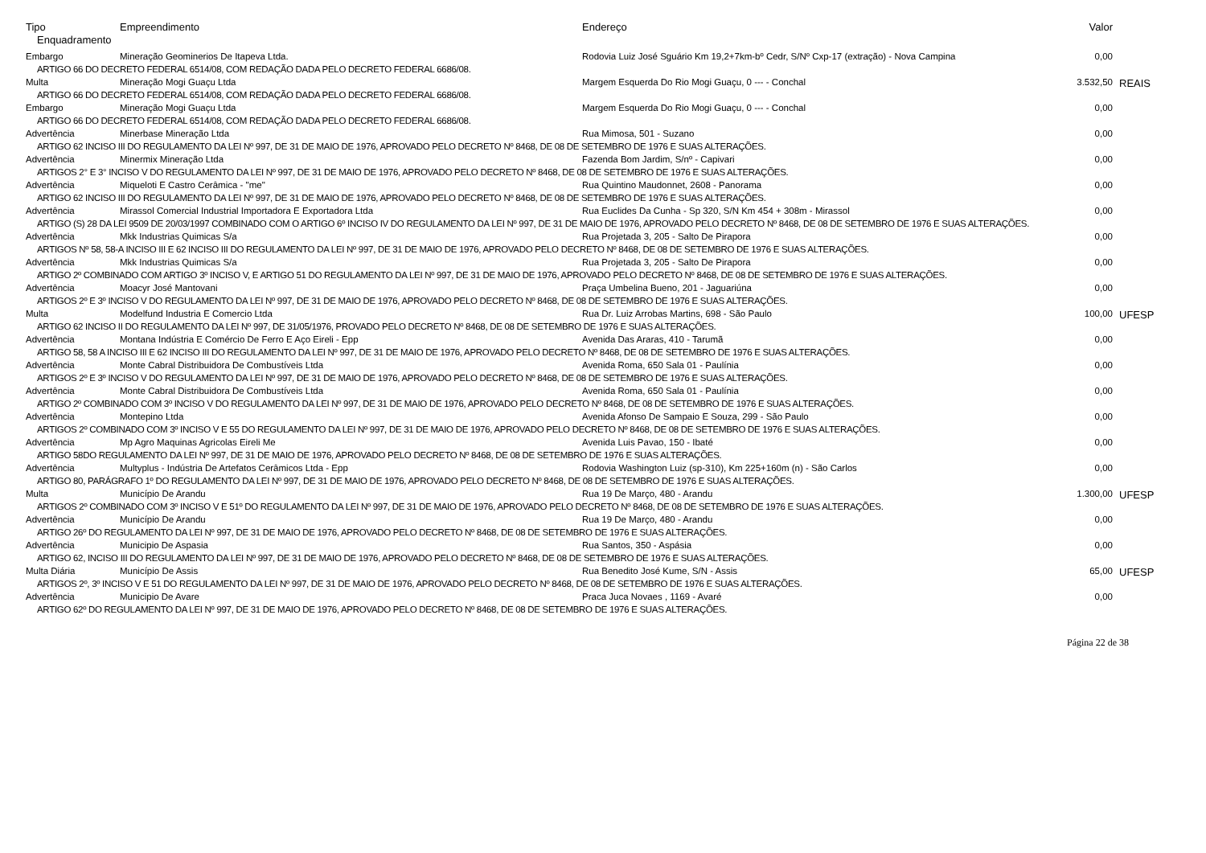| Tipo | Empreendimento | Endereço | Valor | |
| --- | --- | --- | --- | --- |
| Enquadramento | | | | |
| Embargo | Mineração Geominerios De Itapeva Ltda. | Rodovia Luiz José Sguário Km 19,2+7km-bº Cedr, S/Nº Cxp-17 (extração) - Nova Campina | 0,00 | |
| ARTIGO 66 DO DECRETO FEDERAL 6514/08, COM REDAÇÃO DADA PELO DECRETO FEDERAL 6686/08. | | | | |
| Multa | Mineração Mogi Guaçu Ltda | Margem Esquerda Do Rio Mogi Guaçu, 0 --- - Conchal | 3.532,50 | REAIS |
| ARTIGO 66 DO DECRETO FEDERAL 6514/08, COM REDAÇÃO DADA PELO DECRETO FEDERAL 6686/08. | | | | |
| Embargo | Mineração Mogi Guaçu Ltda | Margem Esquerda Do Rio Mogi Guaçu, 0 --- - Conchal | 0,00 | |
| ARTIGO 66 DO DECRETO FEDERAL 6514/08, COM REDAÇÃO DADA PELO DECRETO FEDERAL 6686/08. | | | | |
| Advertência | Minerbase Mineração Ltda | Rua Mimosa, 501 - Suzano | 0,00 | |
| ARTIGO 62 INCISO III DO REGULAMENTO DA LEI Nº 997, DE 31 DE MAIO DE 1976, APROVADO PELO DECRETO Nº 8468, DE 08 DE SETEMBRO DE 1976 E SUAS ALTERAÇÕES. | | | | |
| Advertência | Minermix Mineração Ltda | Fazenda Bom Jardim, S/nº - Capivari | 0,00 | |
| ARTIGOS 2° E 3° INCISO V DO REGULAMENTO DA LEI Nº 997, DE 31 DE MAIO DE 1976, APROVADO PELO DECRETO Nº 8468, DE 08 DE SETEMBRO DE 1976 E SUAS ALTERAÇÕES. | | | | |
| Advertência | Miqueloti E Castro Cerâmica - "me" | Rua Quintino Maudonnet, 2608 - Panorama | 0,00 | |
| ARTIGO 62 INCISO III DO REGULAMENTO DA LEI Nº 997, DE 31 DE MAIO DE 1976, APROVADO PELO DECRETO Nº 8468, DE 08 DE SETEMBRO DE 1976 E SUAS ALTERAÇÕES. | | | | |
| Advertência | Mirassol Comercial Industrial Importadora E Exportadora Ltda | Rua Euclides Da Cunha - Sp 320, S/N Km 454 + 308m - Mirassol | 0,00 | |
| ARTIGO (S) 28 DA LEI 9509 DE 20/03/1997 COMBINADO COM O ARTIGO 6º INCISO IV DO REGULAMENTO DA LEI Nº 997, DE 31 DE MAIO DE 1976, APROVADO PELO DECRETO Nº 8468, DE 08 DE SETEMBRO DE 1976 E SUAS ALTERAÇÕES. | | | | |
| Advertência | Mkk Industrias Quimicas S/a | Rua Projetada 3, 205 - Salto De Pirapora | 0,00 | |
| ARTIGOS Nº 58, 58-A INCISO III E 62 INCISO III DO REGULAMENTO DA LEI Nº 997, DE 31 DE MAIO DE 1976, APROVADO PELO DECRETO Nº 8468, DE 08 DE SETEMBRO DE 1976 E SUAS ALTERAÇÕES. | | | | |
| Advertência | Mkk Industrias Quimicas S/a | Rua Projetada 3, 205 - Salto De Pirapora | 0,00 | |
| ARTIGO 2º COMBINADO COM ARTIGO 3º INCISO V, E ARTIGO 51 DO REGULAMENTO DA LEI Nº 997, DE 31 DE MAIO DE 1976, APROVADO PELO DECRETO Nº 8468, DE 08 DE SETEMBRO DE 1976 E SUAS ALTERAÇÕES. | | | | |
| Advertência | Moacyr José Mantovani | Praça Umbelina Bueno, 201 - Jaguariúna | 0,00 | |
| ARTIGOS 2º E 3º INCISO V DO REGULAMENTO DA LEI Nº 997, DE 31 DE MAIO DE 1976, APROVADO PELO DECRETO Nº 8468, DE 08 DE SETEMBRO DE 1976 E SUAS ALTERAÇÕES. | | | | |
| Multa | Modelfund Industria E Comercio Ltda | Rua Dr. Luiz Arrobas Martins, 698 - São Paulo | 100,00 | UFESP |
| ARTIGO 62 INCISO II DO REGULAMENTO DA LEI Nº 997, DE 31/05/1976, PROVADO PELO DECRETO Nº 8468, DE 08 DE SETEMBRO DE 1976 E SUAS ALTERAÇÕES. | | | | |
| Advertência | Montana Indústria E Comércio De Ferro E Aço Eireli - Epp | Avenida Das Araras, 410 - Tarumã | 0,00 | |
| ARTIGO 58, 58 A INCISO III E 62 INCISO III DO REGULAMENTO DA LEI Nº 997, DE 31 DE MAIO DE 1976, APROVADO PELO DECRETO Nº 8468, DE 08 DE SETEMBRO DE 1976 E SUAS ALTERAÇÕES. | | | | |
| Advertência | Monte Cabral Distribuidora De Combustíveis Ltda | Avenida Roma, 650 Sala 01 - Paulínia | 0,00 | |
| ARTIGOS 2º E 3º INCISO V DO REGULAMENTO DA LEI Nº 997, DE 31 DE MAIO DE 1976, APROVADO PELO DECRETO Nº 8468, DE 08 DE SETEMBRO DE 1976 E SUAS ALTERAÇÕES. | | | | |
| Advertência | Monte Cabral Distribuidora De Combustíveis Ltda | Avenida Roma, 650 Sala 01 - Paulínia | 0,00 | |
| ARTIGO 2º COMBINADO COM 3º INCISO V DO REGULAMENTO DA LEI Nº 997, DE 31 DE MAIO DE 1976, APROVADO PELO DECRETO Nº 8468, DE 08 DE SETEMBRO DE 1976 E SUAS ALTERAÇÕES. | | | | |
| Advertência | Montepino Ltda | Avenida Afonso De Sampaio E Souza, 299 - São Paulo | 0,00 | |
| ARTIGOS 2º COMBINADO COM 3º INCISO V E 55 DO REGULAMENTO DA LEI Nº 997, DE 31 DE MAIO DE 1976, APROVADO PELO DECRETO Nº 8468, DE 08 DE SETEMBRO DE 1976 E SUAS ALTERAÇÕES. | | | | |
| Advertência | Mp Agro Maquinas Agricolas Eireli Me | Avenida Luis Pavao, 150 - Ibaté | 0,00 | |
| ARTIGO 58DO REGULAMENTO DA LEI Nº 997, DE 31 DE MAIO DE 1976, APROVADO PELO DECRETO Nº 8468, DE 08 DE SETEMBRO DE 1976 E SUAS ALTERAÇÕES. | | | | |
| Advertência | Multyplus - Indústria De Artefatos Cerâmicos Ltda - Epp | Rodovia Washington Luiz (sp-310), Km 225+160m (n) - São Carlos | 0,00 | |
| ARTIGO 80, PARÁGRAFO 1º DO REGULAMENTO DA LEI Nº 997, DE 31 DE MAIO DE 1976, APROVADO PELO DECRETO Nº 8468, DE 08 DE SETEMBRO DE 1976 E SUAS ALTERAÇÕES. | | | | |
| Multa | Município De Arandu | Rua 19 De Março, 480 - Arandu | 1.300,00 | UFESP |
| ARTIGOS 2º COMBINADO COM 3º INCISO V E 51º DO REGULAMENTO DA LEI Nº 997, DE 31 DE MAIO DE 1976, APROVADO PELO DECRETO Nº 8468, DE 08 DE SETEMBRO DE 1976 E SUAS ALTERAÇÕES. | | | | |
| Advertência | Município De Arandu | Rua 19 De Março, 480 - Arandu | 0,00 | |
| ARTIGO 26º DO REGULAMENTO DA LEI Nº 997, DE 31 DE MAIO DE 1976, APROVADO PELO DECRETO Nº 8468, DE 08 DE SETEMBRO DE 1976 E SUAS ALTERAÇÕES. | | | | |
| Advertência | Municipio De Aspasia | Rua Santos, 350 - Aspásia | 0,00 | |
| ARTIGO 62, INCISO III DO REGULAMENTO DA LEI Nº 997, DE 31 DE MAIO DE 1976, APROVADO PELO DECRETO Nº 8468, DE 08 DE SETEMBRO DE 1976 E SUAS ALTERAÇÕES. | | | | |
| Multa Diária | Município De Assis | Rua Benedito José Kume, S/N - Assis | 65,00 | UFESP |
| ARTIGOS 2º, 3º INCISO V E 51 DO REGULAMENTO DA LEI Nº 997, DE 31 DE MAIO DE 1976, APROVADO PELO DECRETO Nº 8468, DE 08 DE SETEMBRO DE 1976 E SUAS ALTERAÇÕES. | | | | |
| Advertência | Municipio De Avare | Praca Juca Novaes , 1169 - Avaré | 0,00 | |
| ARTIGO 62º DO REGULAMENTO DA LEI Nº 997, DE 31 DE MAIO DE 1976, APROVADO PELO DECRETO Nº 8468, DE 08 DE SETEMBRO DE 1976 E SUAS ALTERAÇÕES. | | | | |
Página 22 de 38